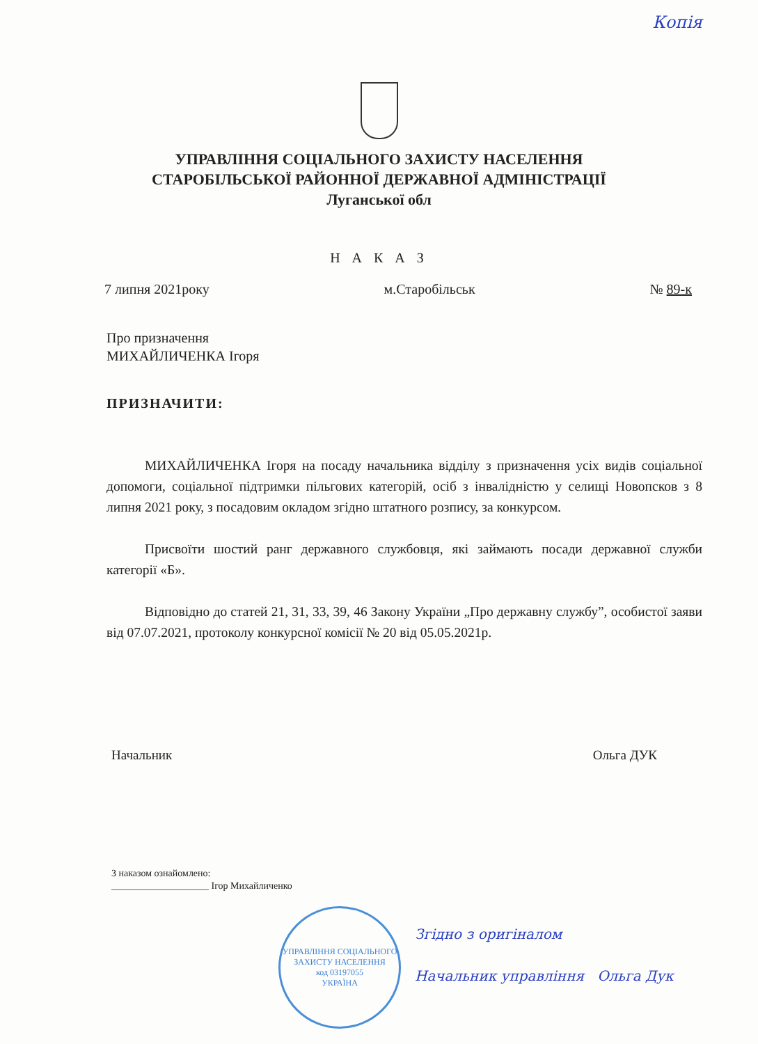Копія
УПРАВЛІННЯ СОЦІАЛЬНОГО ЗАХИСТУ НАСЕЛЕННЯ
СТАРОБІЛЬСЬКОЇ РАЙОННОЇ ДЕРЖАВНОЇ АДМІНІСТРАЦІЇ
Луганської обл
Н А К А З
7 липня 2021року м.Старобільськ № 89-к
Про призначення
МИХАЙЛИЧЕНКА Ігоря
ПРИЗНАЧИТИ:
МИХАЙЛИЧЕНКА Ігоря на посаду начальника відділу з призначення усіх видів соціальної допомоги, соціальної підтримки пільгових категорій, осіб з інвалідністю у селищі Новопсков з 8 липня 2021 року, з посадовим окладом згідно штатного розпису, за конкурсом.
Присвоїти шостий ранг державного службовця, які займають посади державної служби категорії «Б».
Відповідно до статей 21, 31, 33, 39, 46 Закону України „Про державну службу”, особистої заяви від 07.07.2021, протоколу конкурсної комісії № 20 від 05.05.2021р.
Начальник Ольга ДУК
З наказом ознайомлено:
____________________ Ігор Михайличенко
УПРАВЛІННЯ СОЦІАЛЬНОГО ЗАХИСТУ НАСЕЛЕННЯ
код 03197055
УКРАЇНА
Згідно з оригіналом
Начальник управління Ольга Дук